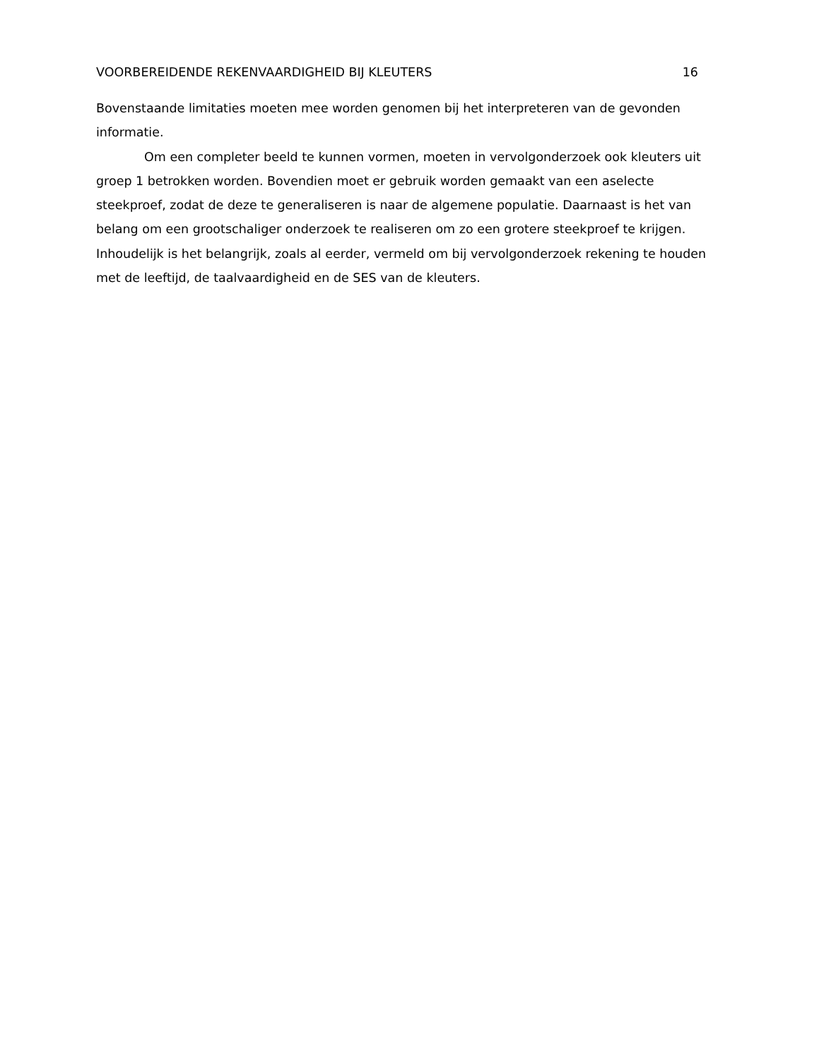VOORBEREIDENDE REKENVAARDIGHEID BIJ KLEUTERS 16
Bovenstaande limitaties moeten mee worden genomen bij het interpreteren van de gevonden informatie.
Om een completer beeld te kunnen vormen, moeten in vervolgonderzoek ook kleuters uit groep 1 betrokken worden. Bovendien moet er gebruik worden gemaakt van een aselecte steekproef, zodat de deze te generaliseren is naar de algemene populatie. Daarnaast is het van belang om een grootschaliger onderzoek te realiseren om zo een grotere steekproef te krijgen. Inhoudelijk is het belangrijk, zoals al eerder, vermeld om bij vervolgonderzoek rekening te houden met de leeftijd, de taalvaardigheid en de SES van de kleuters.